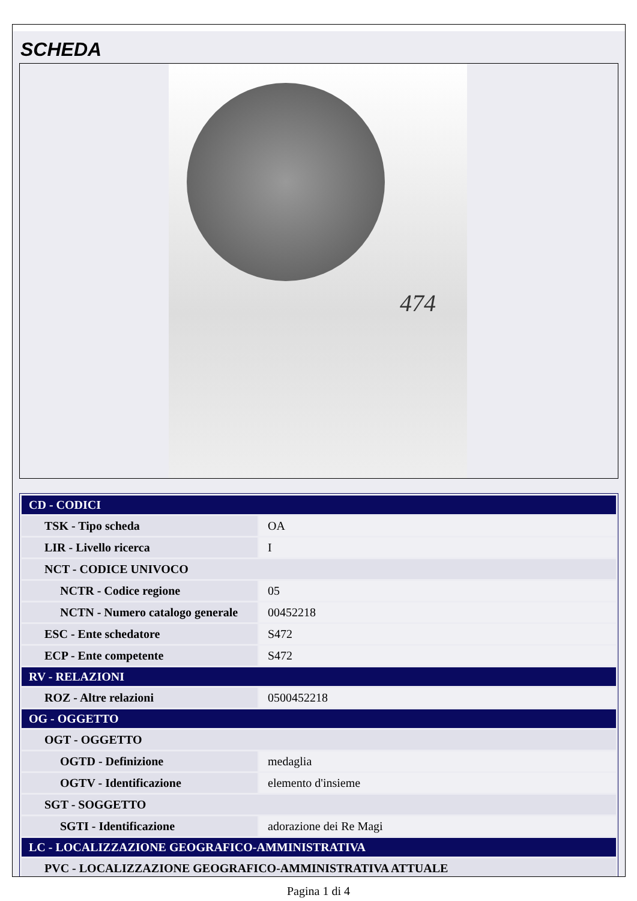SCHEDA
474
| CD - CODICI | |
| TSK - Tipo scheda | OA |
| LIR - Livello ricerca | I |
| NCT - CODICE UNIVOCO | |
| NCTR - Codice regione | 05 |
| NCTN - Numero catalogo generale | 00452218 |
| ESC - Ente schedatore | S472 |
| ECP - Ente competente | S472 |
| RV - RELAZIONI | |
| ROZ - Altre relazioni | 0500452218 |
| OG - OGGETTO | |
| OGT - OGGETTO | |
| OGTD - Definizione | medaglia |
| OGTV - Identificazione | elemento d'insieme |
| SGT - SOGGETTO | |
| SGTI - Identificazione | adorazione dei Re Magi |
| LC - LOCALIZZAZIONE GEOGRAFICO-AMMINISTRATIVA | |
| PVC - LOCALIZZAZIONE GEOGRAFICO-AMMINISTRATIVA ATTUALE | |
Pagina 1 di 4